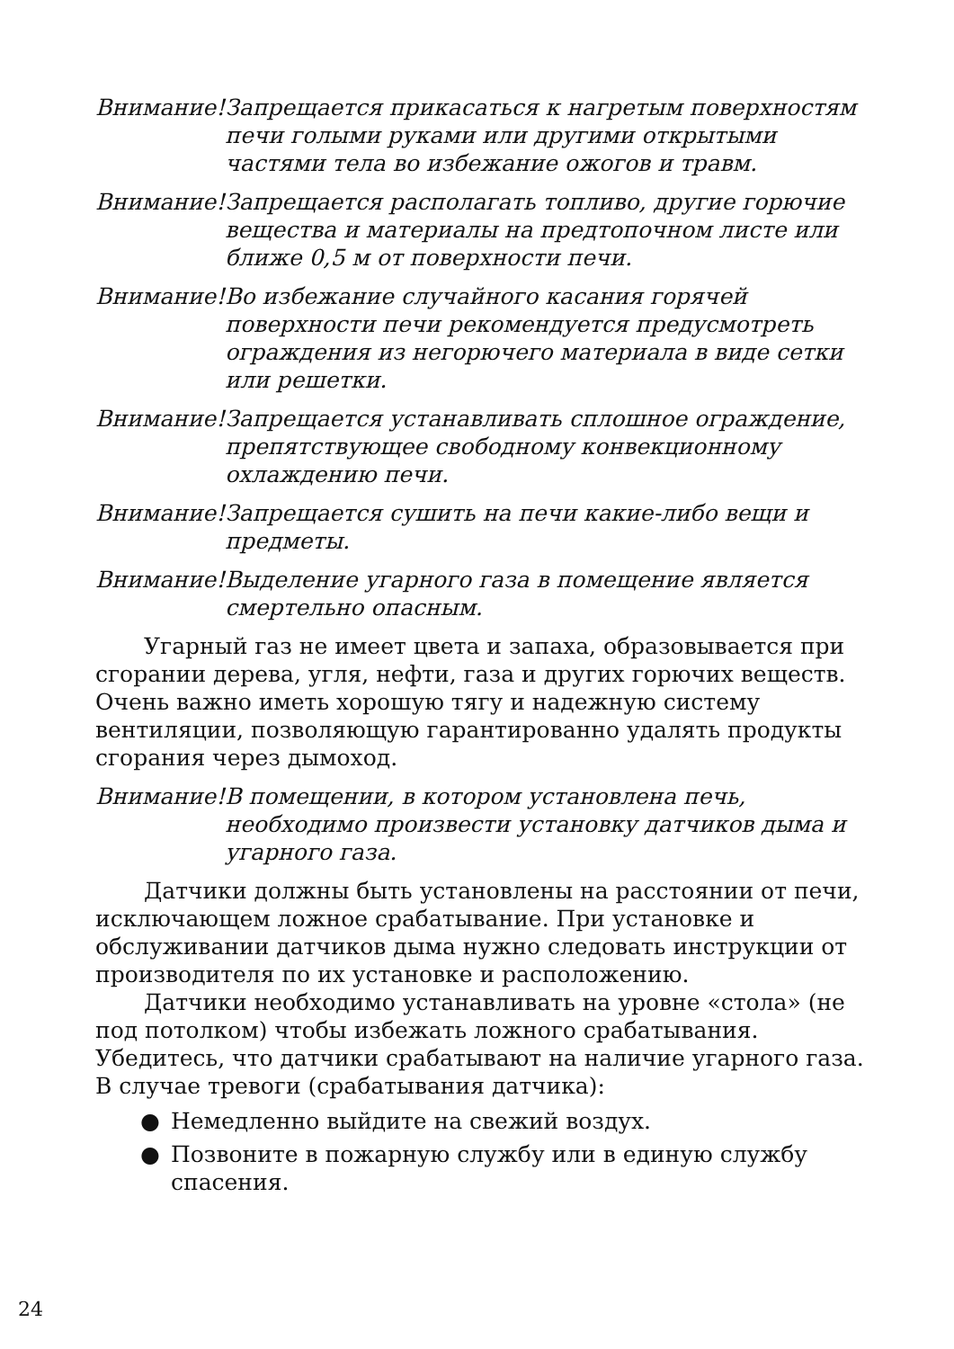Внимание! Запрещается прикасаться к нагретым поверхностям печи голыми руками или другими открытыми частями тела во избежание ожогов и травм.
Внимание! Запрещается располагать топливо, другие горючие вещества и материалы на предтопочном листе или ближе 0,5 м от поверхности печи.
Внимание! Во избежание случайного касания горячей поверхности печи рекомендуется предусмотреть ограждения из негорючего материала в виде сетки или решетки.
Внимание! Запрещается устанавливать сплошное ограждение, препятствующее свободному конвекционному охлаждению печи.
Внимание! Запрещается сушить на печи какие-либо вещи и предметы.
Внимание! Выделение угарного газа в помещение является смертельно опасным.
Угарный газ не имеет цвета и запаха, образовывается при сгорании дерева, угля, нефти, газа и других горючих веществ. Очень важно иметь хорошую тягу и надежную систему вентиляции, позволяющую гарантированно удалять продукты сгорания через дымоход.
Внимание! В помещении, в котором установлена печь, необходимо произвести установку датчиков дыма и угарного газа.
Датчики должны быть установлены на расстоянии от печи, исключающем ложное срабатывание. При установке и обслуживании датчиков дыма нужно следовать инструкции от производителя по их установке и расположению.
Датчики необходимо устанавливать на уровне «стола» (не под потолком) чтобы избежать ложного срабатывания. Убедитесь, что датчики срабатывают на наличие угарного газа. В случае тревоги (срабатывания датчика):
● Немедленно выйдите на свежий воздух.
● Позвоните в пожарную службу или в единую службу спасения.
24